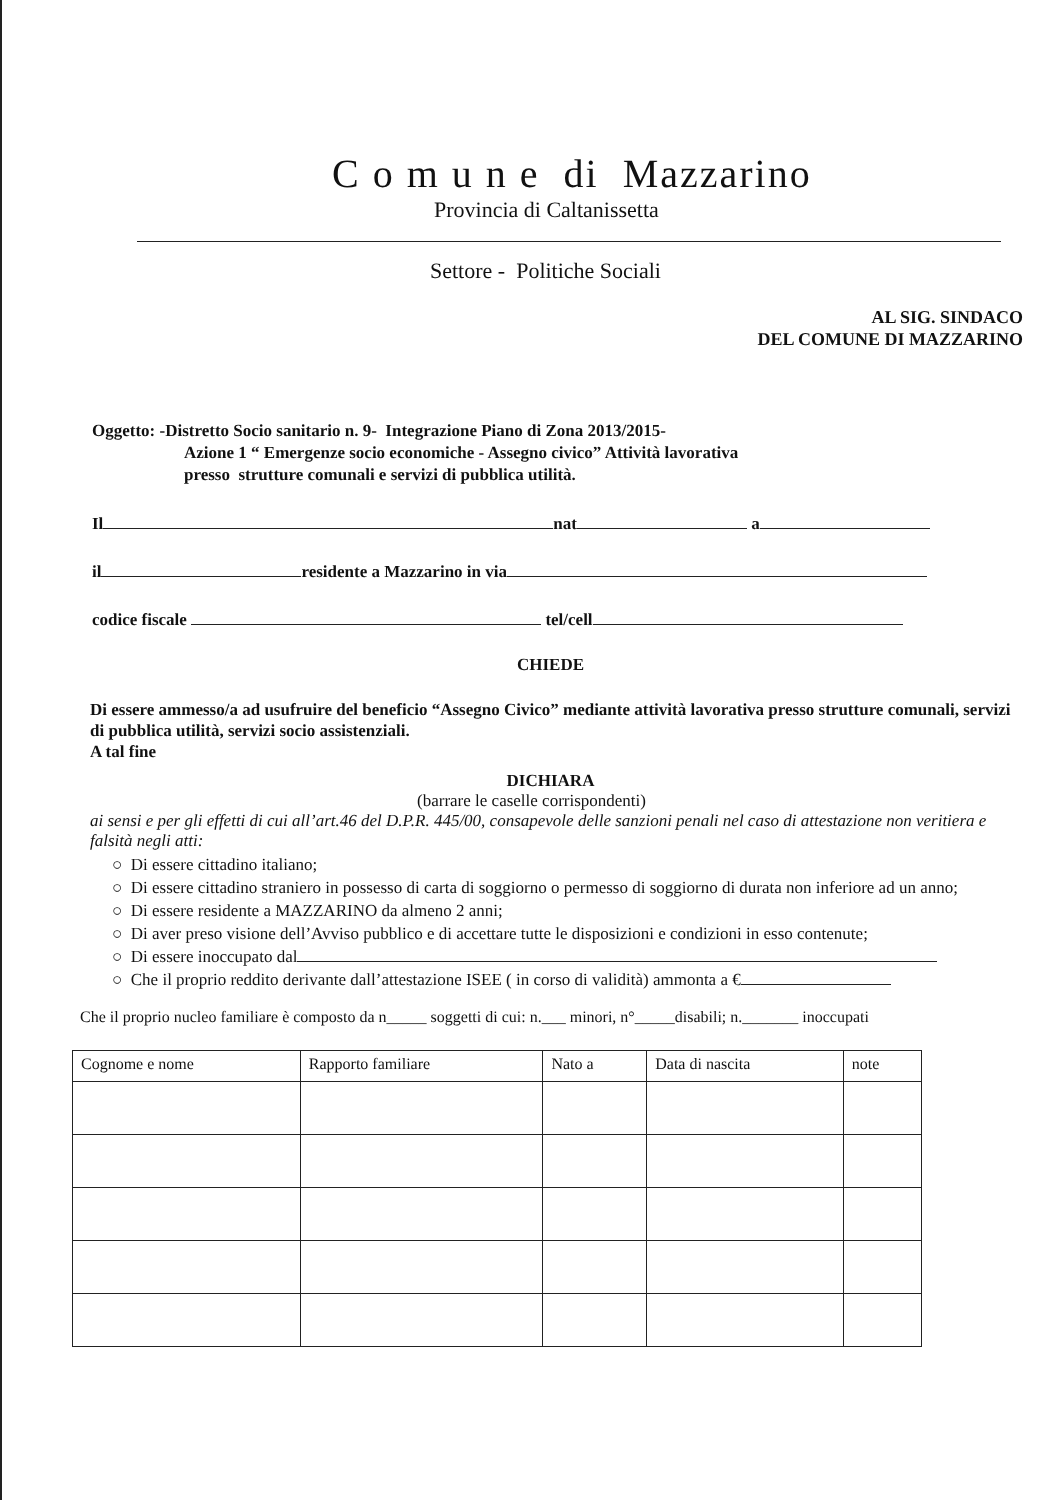C o m u n e di Mazzarino
Provincia di Caltanissetta
Settore - Politiche Sociali
AL SIG. SINDACO
DEL COMUNE DI MAZZARINO
Oggetto: -Distretto Socio sanitario n. 9- Integrazione Piano di Zona 2013/2015-
Azione 1 “ Emergenze socio economiche - Assegno civico” Attività lavorativa
presso strutture comunali e servizi di pubblica utilità.
Il nat a
il residente a Mazzarino in via
codice fiscale tel/cell
CHIEDE
Di essere ammesso/a ad usufruire del beneficio “Assegno Civico” mediante attività lavorativa presso strutture comunali, servizi di pubblica utilità, servizi socio assistenziali.
A tal fine
DICHIARA
(barrare le caselle corrispondenti)
ai sensi e per gli effetti di cui all’art.46 del D.P.R. 445/00, consapevole delle sanzioni penali nel caso di attestazione non veritiera e falsità negli atti:
○ Di essere cittadino italiano;
○ Di essere cittadino straniero in possesso di carta di soggiorno o permesso di soggiorno di durata non inferiore ad un anno;
○ Di essere residente a MAZZARINO da almeno 2 anni;
○ Di aver preso visione dell’Avviso pubblico e di accettare tutte le disposizioni e condizioni in esso contenute;
○ Di essere inoccupato dal
○ Che il proprio reddito derivante dall’attestazione ISEE ( in corso di validità) ammonta a €
Che il proprio nucleo familiare è composto da n_____ soggetti di cui: n.___ minori, n°_____disabili; n._______ inoccupati
| Cognome e nome | Rapporto familiare | Nato a | Data di nascita | note |
| --- | --- | --- | --- | --- |